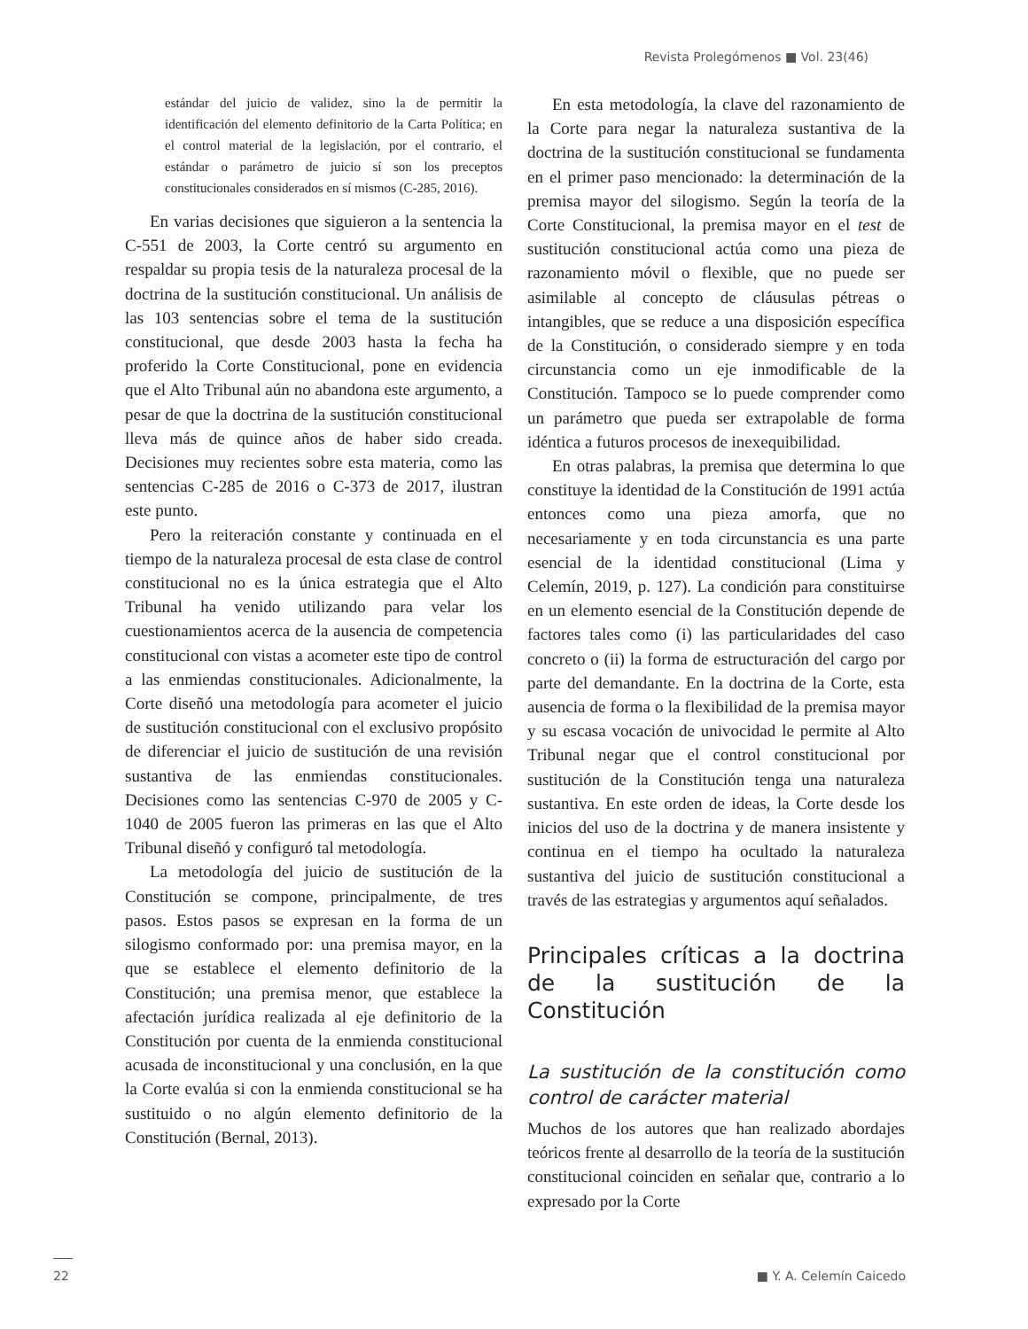Revista Prolegómenos ■ Vol. 23(46)
estándar del juicio de validez, sino la de permitir la identificación del elemento definitorio de la Carta Política; en el control material de la legislación, por el contrario, el estándar o parámetro de juicio sí son los preceptos constitucionales considerados en sí mismos (C-285, 2016).
En varias decisiones que siguieron a la sentencia la C-551 de 2003, la Corte centró su argumento en respaldar su propia tesis de la naturaleza procesal de la doctrina de la sustitución constitucional. Un análisis de las 103 sentencias sobre el tema de la sustitución constitucional, que desde 2003 hasta la fecha ha proferido la Corte Constitucional, pone en evidencia que el Alto Tribunal aún no abandona este argumento, a pesar de que la doctrina de la sustitución constitucional lleva más de quince años de haber sido creada. Decisiones muy recientes sobre esta materia, como las sentencias C-285 de 2016 o C-373 de 2017, ilustran este punto.
Pero la reiteración constante y continuada en el tiempo de la naturaleza procesal de esta clase de control constitucional no es la única estrategia que el Alto Tribunal ha venido utilizando para velar los cuestionamientos acerca de la ausencia de competencia constitucional con vistas a acometer este tipo de control a las enmiendas constitucionales. Adicionalmente, la Corte diseñó una metodología para acometer el juicio de sustitución constitucional con el exclusivo propósito de diferenciar el juicio de sustitución de una revisión sustantiva de las enmiendas constitucionales. Decisiones como las sentencias C-970 de 2005 y C-1040 de 2005 fueron las primeras en las que el Alto Tribunal diseñó y configuró tal metodología.
La metodología del juicio de sustitución de la Constitución se compone, principalmente, de tres pasos. Estos pasos se expresan en la forma de un silogismo conformado por: una premisa mayor, en la que se establece el elemento definitorio de la Constitución; una premisa menor, que establece la afectación jurídica realizada al eje definitorio de la Constitución por cuenta de la enmienda constitucional acusada de inconstitucional y una conclusión, en la que la Corte evalúa si con la enmienda constitucional se ha sustituido o no algún elemento definitorio de la Constitución (Bernal, 2013).
En esta metodología, la clave del razonamiento de la Corte para negar la naturaleza sustantiva de la doctrina de la sustitución constitucional se fundamenta en el primer paso mencionado: la determinación de la premisa mayor del silogismo. Según la teoría de la Corte Constitucional, la premisa mayor en el test de sustitución constitucional actúa como una pieza de razonamiento móvil o flexible, que no puede ser asimilable al concepto de cláusulas pétreas o intangibles, que se reduce a una disposición específica de la Constitución, o considerado siempre y en toda circunstancia como un eje inmodificable de la Constitución. Tampoco se lo puede comprender como un parámetro que pueda ser extrapolable de forma idéntica a futuros procesos de inexequibilidad.
En otras palabras, la premisa que determina lo que constituye la identidad de la Constitución de 1991 actúa entonces como una pieza amorfa, que no necesariamente y en toda circunstancia es una parte esencial de la identidad constitucional (Lima y Celemín, 2019, p. 127). La condición para constituirse en un elemento esencial de la Constitución depende de factores tales como (i) las particularidades del caso concreto o (ii) la forma de estructuración del cargo por parte del demandante. En la doctrina de la Corte, esta ausencia de forma o la flexibilidad de la premisa mayor y su escasa vocación de univocidad le permite al Alto Tribunal negar que el control constitucional por sustitución de la Constitución tenga una naturaleza sustantiva. En este orden de ideas, la Corte desde los inicios del uso de la doctrina y de manera insistente y continua en el tiempo ha ocultado la naturaleza sustantiva del juicio de sustitución constitucional a través de las estrategias y argumentos aquí señalados.
Principales críticas a la doctrina de la sustitución de la Constitución
La sustitución de la constitución como control de carácter material
Muchos de los autores que han realizado abordajes teóricos frente al desarrollo de la teoría de la sustitución constitucional coinciden en señalar que, contrario a lo expresado por la Corte
22 ■ Y. A. Celemín Caicedo